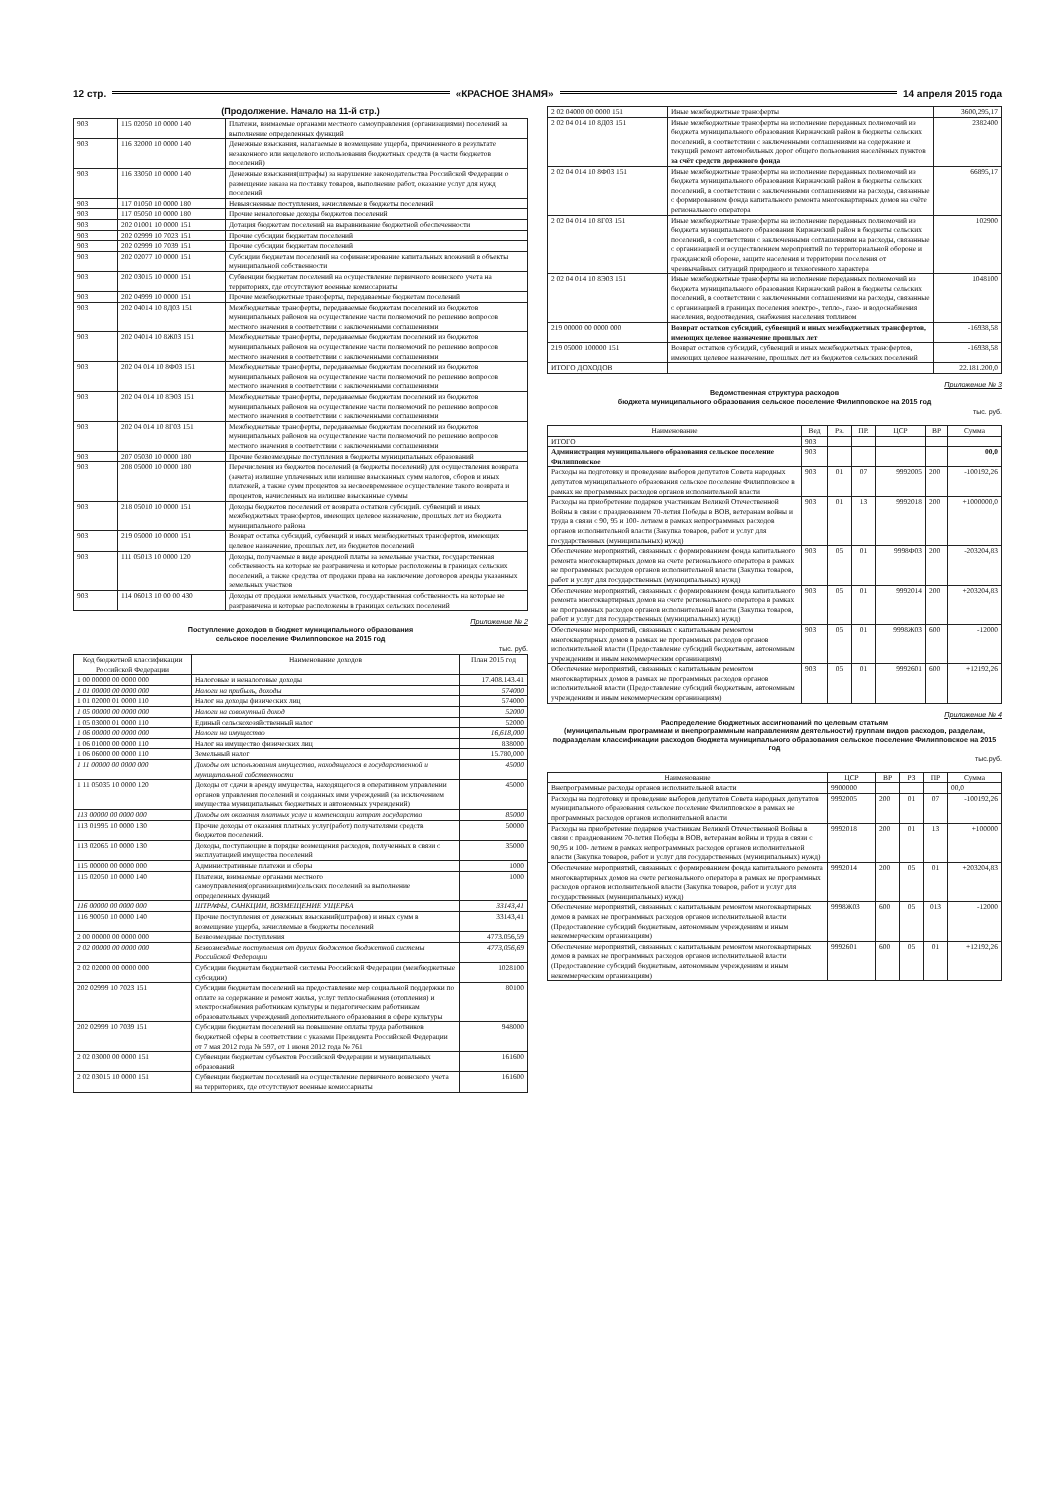12 стр. «КРАСНОЕ ЗНАМЯ» 14 апреля 2015 года
(Продолжение. Начало на 11-й стр.)
| 903 | 115 02050 10 0000 140 | Платежи, взимаемые органами местного самоуправления (организациями) поселений за выполнение определенных функций |
| 903 | 116 32000 10 0000 140 | Денежные взыскания, налагаемые в возмещение ущерба, причиненного в результате незаконного или нецелевого использования бюджетных средств (в части бюджетов поселений) |
| 903 | 116 33050 10 0000 140 | Денежные взыскания(штрафы) за нарушение законодательства Российской Федерации о размещение заказа на поставку товаров, выполнение работ, оказание услуг для нужд поселений |
| 903 | 117 01050 10 0000 180 | Невыясненные поступления, зачисляемые в бюджеты поселений |
| 903 | 117 05050 10 0000 180 | Прочие неналоговые доходы бюджетов поселений |
| 903 | 202 01001 10 0000 151 | Дотация бюджетам поселений на выравнивание бюджетной обеспеченности |
| 903 | 202 02999 10 7023 151 | Прочие субсидии бюджетам поселений |
| 903 | 202 02999 10 7039 151 | Прочие субсидии бюджетам поселений |
| 903 | 202 02077 10 0000 151 | Субсидии бюджетам поселений на софинансирование капитальных вложений в объекты муниципальной собственности |
| 903 | 202 03015 10 0000 151 | Субвенции бюджетам поселений на осуществление первичного воинского учета на территориях, где отсутствуют военные комиссариаты |
| 903 | 202 04999 10 0000 151 | Прочие межбюджетные трансферты, передаваемые бюджетам поселений |
| 903 | 202 04014 10 8Д03 151 | Межбюджетные трансферты, передаваемые бюджетам поселений из бюджетов муниципальных районов на осуществление части полномочий по решению вопросов местного значения в соответствии с заключенными соглашениями |
| 903 | 202 04014 10 8Ж03 151 | Межбюджетные трансферты, передаваемые бюджетам поселений из бюджетов муниципальных районов на осуществление части полномочий по решению вопросов местного значения в соответствии с заключенными соглашениями |
| 903 | 202 04 014 10 8Ф03 151 | Межбюджетные трансферты, передаваемые бюджетам поселений из бюджетов муниципальных районов на осуществление части полномочий по решению вопросов местного значения в соответствии с заключенными соглашениями |
| 903 | 202 04 014 10 8Э03 151 | Межбюджетные трансферты, передаваемые бюджетам поселений из бюджетов муниципальных районов на осуществление части полномочий по решению вопросов местного значения в соответствии с заключенными соглашениями |
| 903 | 202 04 014 10 8Г03 151 | Межбюджетные трансферты, передаваемые бюджетам поселений из бюджетов муниципальных районов на осуществление части полномочий по решению вопросов местного значения в соответствии с заключенными соглашениями |
| 903 | 207 05030 10 0000 180 | Прочие безвозмездные поступления в бюджеты муниципальных образований |
| 903 | 208 05000 10 0000 180 | Перечисления из бюджетов поселений (в бюджеты поселений) для осуществления возврата (зачета) излишне уплаченных или излишне взысканных сумм налогов, сборов и иных платежей, а также сумм процентов за несвоевременное осуществление такого возврата и процентов, начисленных на излишне взысканные суммы |
| 903 | 218 05010 10 0000 151 | Доходы бюджетов поселений от возврата остатков субсидий. субвенций и иных межбюджетных трансфертов, имеющих целевое назначение, прошлых лет из бюджета муниципального района |
| 903 | 219 05000 10 0000 151 | Возврат остатка субсидий, субвенций и иных межбюджетных трансфертов, имеющих целевое назначение, прошлых лет, из бюджетов поселений |
| 903 | 111 05013 10 0000 120 | Доходы, получаемые в виде арендной платы за земельные участки, государственная собственность на которые не разграничена и которые расположены в границах сельских поселений, а также средства от продажи права на заключение договоров аренды указанных земельных участков |
| 903 | 114 06013 10 00 00 430 | Доходы от продажи земельных участков, государственная собственность на которые не разграничена и которые расположены в границах сельских поселений |
Приложение № 2
Поступление доходов в бюджет муниципального образования
сельское поселение Филипповское на 2015 год
тыс. руб.
| Код бюджетной классификации Российской Федерации | Наименование доходов | План 2015 год |
| --- | --- | --- |
| 1 00 00000 00 0000 000 | Налоговые и неналоговые доходы | 17.408.143.41 |
| 1 01 00000 00 0000 000 | Налоги на прибыль, доходы | 574000 |
| 1 01 02000 01 0000 110 | Налог на доходы физических лиц | 574000 |
| 1 05 00000 00 0000 000 | Налоги на совокупный доход | 52000 |
| 1 05 03000 01 0000 110 | Единый сельскохозяйственный налог | 52000 |
| 1 06 00000 00 0000 000 | Налоги на имущество | 16,618,000 |
| 1 06 01000 00 0000 110 | Налог на имущество физических лиц | 838000 |
| 1 06 06000 00 0000 110 | Земельный налог | 15.780,000 |
| 1 11 00000 00 0000 000 | Доходы от использования имущества, находящегося в государственной и муниципальной собственности | 45000 |
| 1 11 05035 10 0000 120 | Доходы от сдачи в аренду имущества, находящегося в оперативном управлении органов управления поселений и созданных ими учреждений (за исключением имущества муниципальных бюджетных и автономных учреждений) | 45000 |
| 113 00000 00 0000 000 | Доходы от оказания платных услуг и компенсации затрат государства | 85000 |
| 113 01995 10 0000 130 | Прочие доходы от оказания платных услуг(работ) получателями средств бюджетов поселений. | 50000 |
| 113 02065 10 0000 130 | Доходы, поступающие в порядке возмещения расходов, полученных в связи с эксплуатацией имущества поселений | 35000 |
| 115 00000 00 0000 000 | Административные платежи и сборы | 1000 |
| 115 02050 10 0000 140 | Платежи, взимаемые органами местного самоуправления(организациями)сельских поселений за выполнение определенных функций | 1000 |
| 116 00000 00 0000 000 | ШТРАФЫ, САНКЦИИ, ВОЗМЕЩЕНИЕ УЩЕРБА | 33143,41 |
| 116 90050 10 0000 140 | Прочие поступления от денежных взысканий(штрафов) и иных сумм в возмещение ущерба, зачисляемые в бюджеты поселений | 33143,41 |
| 2 00 00000 00 0000 000 | Безвозмездные поступления | 4773.056,59 |
| 2 02 00000 00 0000 000 | Безвозмездные поступления от других бюджетов бюджетной системы Российской Федерации | 4773,056,69 |
| 2 02 02000 00 0000 000 | Субсидии бюджетам бюджетной системы Российской Федерации (межбюджетные субсидии) | 1028100 |
| 202 02999 10 7023 151 | Субсидии бюджетам поселений на предоставление мер социальной поддержки по оплате за содержание и ремонт жилья, услуг теплоснабжения (отопления) и электроснабжения работникам культуры и педагогическим работникам образовательных учреждений дополнительного образования в сфере культуры | 80100 |
| 202 02999 10 7039 151 | Субсидии бюджетам поселений на повышение оплаты труда работников бюджетной сферы в соответствии с указами Президента Российской Федерации от 7 мая 2012 года № 597, от 1 июня 2012 года № 761 | 948000 |
| 2 02 03000 00 0000 151 | Субвенции бюджетам субъектов Российской Федерации и муниципальных образований | 161600 |
| 2 02 03015 10 0000 151 | Субвенции бюджетам поселений на осуществление первичного воинского учета на территориях, где отсутствуют военные комиссариаты | 161600 |
| 2 02 04000 00 0000 151 | Иные межбюджетные трансферты | 3600,295,17 |
| 2 02 04 014 10 8Д03 151 | Иные межбюджетные трансферты на исполнение переданных полномочий из бюджета муниципального образования Киржачский район в бюджеты сельских поселений, в соответствии с заключенными соглашениями на содержание и текущий ремонт автомобильных дорог общего пользования населённых пунктов за счёт средств дорожного фонда | 2382400 |
| 2 02 04 014 10 8Ф03 151 | Иные межбюджетные трансферты на исполнение переданных полномочий из бюджета муниципального образования Киржачский район в бюджеты сельских поселений, в соответствии с заключенными соглашениями на расходы, связанные с формированием фонда капитального ремонта многоквартирных домов на счёте регионального оператора | 66895,17 |
| 2 02 04 014 10 8Г03 151 | Иные межбюджетные трансферты на исполнение переданных полномочий из бюджета муниципального образования Киржачский район в бюджеты сельских поселений, в соответствии с заключенными соглашениями на расходы, связанные с организацией и осуществлением мероприятий по территориальной обороне и гражданской обороне, защите населения и территории поселения от чрезвычайных ситуаций природного и техногенного характера | 102900 |
| 2 02 04 014 10 8Э03 151 | Иные межбюджетные трансферты на исполнение переданных полномочий из бюджета муниципального образования Киржачский район в бюджеты сельских поселений, в соответствии с заключенными соглашениями на расходы, связанные с организацией в границах поселения электро-, тепло-, газо- и водоснабжения населения, водоотведения, снабжения населения топливом | 1048100 |
| 219 00000 00 0000 000 | Возврат остатков субсидий, субвенций и иных межбюджетных трансфертов, имеющих целевое назначение прошлых лет | -16938,58 |
| 219 05000 100000 151 | Возврат остатков субсидий, субвенций и иных межбюджетных трансфертов, имеющих целевое назначение, прошлых лет из бюджетов сельских поселений | -16938,58 |
| ИТОГО ДОХОДОВ | | 22.181.200,0 |
Приложение № 3
Ведомственная структура расходов
бюджета муниципального образования сельское поселение Филипповское на 2015 год
тыс. руб.
| Наименование | Вед | Рз. | ПР. | ЦСР | ВР | Сумма |
| --- | --- | --- | --- | --- | --- | --- |
| ИТОГО | 903 | | | | | |
| Администрация муниципального образования сельское поселение Филипповское | 903 | | | | | 00,0 |
| Расходы на подготовку и проведение выборов депутатов Совета народных депутатов муниципального образования сельское поселение Филипповское в рамках не программных расходов органов исполнительной власти | 903 | 01 | 07 | 9992005 | 200 | -100192,26 |
| Расходы на приобретение подарков участникам Великой Отечественной Войны в связи с празднованием 70-летия Победы в ВОВ, ветеранам войны и труда в связи с 90, 95 и 100- летием в рамках непрограммных расходов органов исполнительной власти (Закупка товаров, работ и услуг для государственных (муниципальных) нужд) | 903 | 01 | 13 | 9992018 | 200 | +1000000,0 |
| Обеспечение мероприятий, связанных с формированием фонда капитального ремонта многоквартирных домов на счете регионального оператора в рамках не программных расходов органов исполнительной власти (Закупка товаров, работ и услуг для государственных (муниципальных) нужд) | 903 | 05 | 01 | 9998Ф03 | 200 | -203204,83 |
| Обеспечение мероприятий, связанных с формированием фонда капитального ремонта многоквартирных домов на счете регионального оператора в рамках не программных расходов органов исполнительной власти (Закупка товаров, работ и услуг для государственных (муниципальных) нужд) | 903 | 05 | 01 | 9992014 | 200 | +203204,83 |
| Обеспечение мероприятий, связанных с капитальным ремонтом многоквартирных домов в рамках не программных расходов органов исполнительной власти (Предоставление субсидий бюджетным, автономным учреждениям и иным некоммерческим организациям) | 903 | 05 | 01 | 9998Ж03 | 600 | -12000 |
| Обеспечение мероприятий, связанных с капитальным ремонтом многоквартирных домов в рамках не программных расходов органов исполнительной власти (Предоставление субсидий бюджетным, автономным учреждениям и иным некоммерческим организациям) | 903 | 05 | 01 | 9992601 | 600 | +12192,26 |
Приложение № 4
Распределение бюджетных ассигнований по целевым статьям
(муниципальным программам и внепрограммным направлениям деятельности) группам видов расходов, разделам, подразделам классификации расходов бюджета муниципального образования сельское поселение Филипповское на 2015 год
тыс.руб.
| Наименование | ЦСР | ВР | РЗ | ПР | Сумма |
| --- | --- | --- | --- | --- | --- |
| Внепрограммные расходы органов исполнительной власти | 9900000 | | | | 00,0 |
| Расходы на подготовку и проведение выборов депутатов Совета народных депутатов муниципального образования сельское поселение Филипповское в рамках не программных расходов органов исполнительной власти | 9992005 | 200 | 01 | 07 | -100192,26 |
| Расходы на приобретение подарков участникам Великой Отечественной Войны в связи с празднованием 70-летия Победы в ВОВ, ветеранам войны и труда в связи с 90,95 и 100- летием в рамках непрограммных расходов органов исполнительной власти (Закупка товаров, работ и услуг для государственных (муниципальных) нужд) | 9992018 | 200 | 01 | 13 | +100000 |
| Обеспечение мероприятий, связанных с формированием фонда капитального ремонта многоквартирных домов на счете регионального оператора в рамках не программных расходов органов исполнительной власти (Закупка товаров, работ и услуг для государственных (муниципальных) нужд) | 9992014 | 200 | 05 | 01 | +203204,83 |
| Обеспечение мероприятий, связанных с капитальным ремонтом многоквартирных домов в рамках не программных расходов органов исполнительной власти (Предоставление субсидий бюджетным, автономным учреждениям и иным некоммерческим организациям) | 9998Ж03 | 600 | 05 | 013 | -12000 |
| Обеспечение мероприятий, связанных с капитальным ремонтом многоквартирных домов в рамках не программных расходов органов исполнительной власти (Предоставление субсидий бюджетным, автономным учреждениям и иным некоммерческим организациям) | 9992601 | 600 | 05 | 01 | +12192,26 |